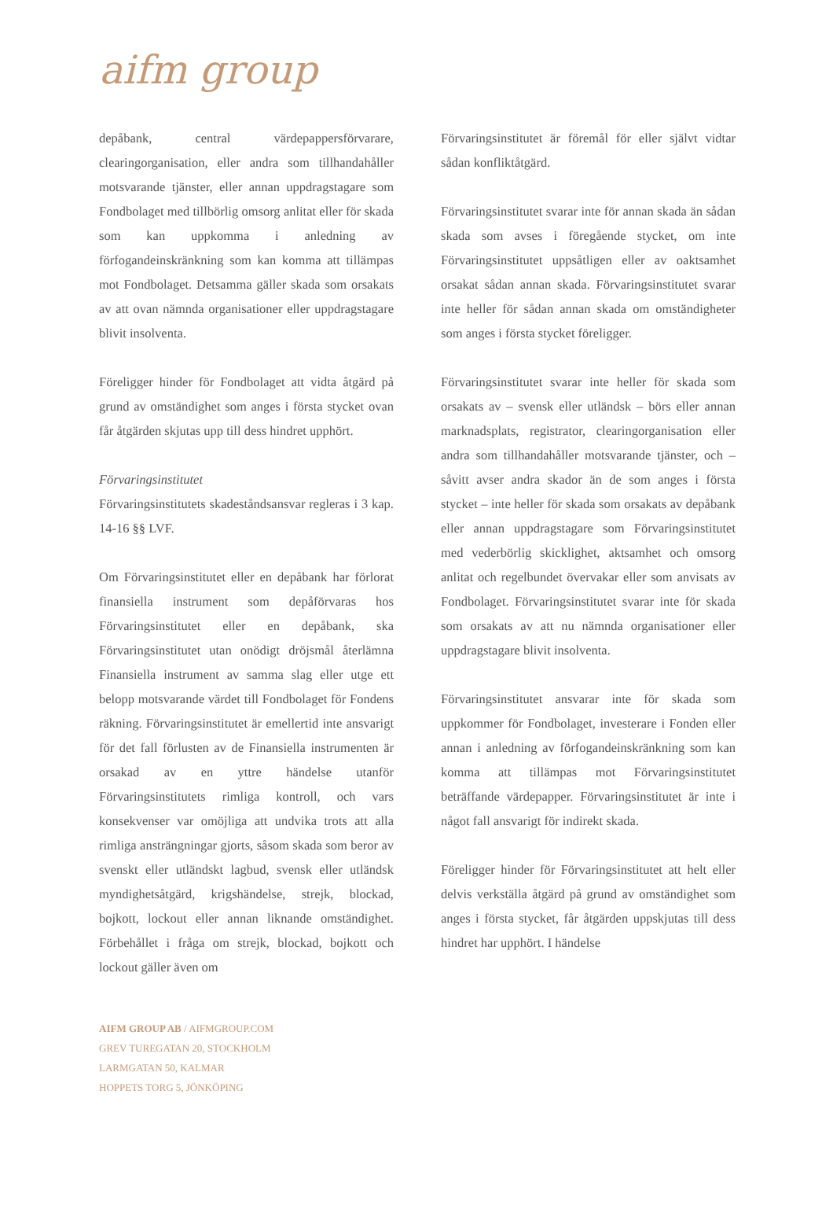aifm group
depåbank, central värdepappersförvarare, clearingorganisation, eller andra som tillhandahåller motsvarande tjänster, eller annan uppdragstagare som Fondbolaget med tillbörlig omsorg anlitat eller för skada som kan uppkomma i anledning av förfogandeinskränkning som kan komma att tillämpas mot Fondbolaget. Detsamma gäller skada som orsakats av att ovan nämnda organisationer eller uppdragstagare blivit insolventa.
Föreligger hinder för Fondbolaget att vidta åtgärd på grund av omständighet som anges i första stycket ovan får åtgärden skjutas upp till dess hindret upphört.
Förvaringsinstitutet
Förvaringsinstitutets skadeståndsansvar regleras i 3 kap. 14-16 §§ LVF.
Om Förvaringsinstitutet eller en depåbank har förlorat finansiella instrument som depåförvaras hos Förvaringsinstitutet eller en depåbank, ska Förvaringsinstitutet utan onödigt dröjsmål återlämna Finansiella instrument av samma slag eller utge ett belopp motsvarande värdet till Fondbolaget för Fondens räkning. Förvaringsinstitutet är emellertid inte ansvarigt för det fall förlusten av de Finansiella instrumenten är orsakad av en yttre händelse utanför Förvaringsinstitutets rimliga kontroll, och vars konsekvenser var omöjliga att undvika trots att alla rimliga ansträngningar gjorts, såsom skada som beror av svenskt eller utländskt lagbud, svensk eller utländsk myndighetsåtgärd, krigshändelse, strejk, blockad, bojkott, lockout eller annan liknande omständighet. Förbehållet i fråga om strejk, blockad, bojkott och lockout gäller även om
Förvaringsinstitutet är föremål för eller självt vidtar sådan konfliktåtgärd.
Förvaringsinstitutet svarar inte för annan skada än sådan skada som avses i föregående stycket, om inte Förvaringsinstitutet uppsåtligen eller av oaktsamhet orsakat sådan annan skada. Förvaringsinstitutet svarar inte heller för sådan annan skada om omständigheter som anges i första stycket föreligger.
Förvaringsinstitutet svarar inte heller för skada som orsakats av – svensk eller utländsk – börs eller annan marknadsplats, registrator, clearingorganisation eller andra som tillhandahåller motsvarande tjänster, och – såvitt avser andra skador än de som anges i första stycket – inte heller för skada som orsakats av depåbank eller annan uppdragstagare som Förvaringsinstitutet med vederbörlig skicklighet, aktsamhet och omsorg anlitat och regelbundet övervakar eller som anvisats av Fondbolaget. Förvaringsinstitutet svarar inte för skada som orsakats av att nu nämnda organisationer eller uppdragstagare blivit insolventa.
Förvaringsinstitutet ansvarar inte för skada som uppkommer för Fondbolaget, investerare i Fonden eller annan i anledning av förfogandeinskränkning som kan komma att tillämpas mot Förvaringsinstitutet beträffande värdepapper. Förvaringsinstitutet är inte i något fall ansvarigt för indirekt skada.
Föreligger hinder för Förvaringsinstitutet att helt eller delvis verkställa åtgärd på grund av omständighet som anges i första stycket, får åtgärden uppskjutas till dess hindret har upphört. I händelse
AIFM GROUP AB / AIFMGROUP.COM
GREV TUREGATAN 20, STOCKHOLM
LARMGATAN 50, KALMAR
HOPPETS TORG 5, JÖNKÖPING